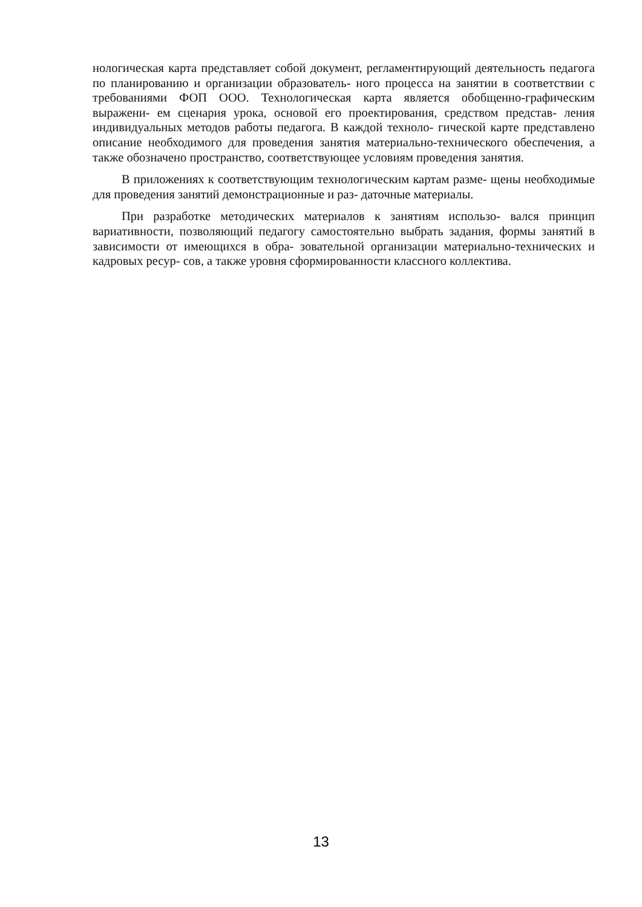нологическая карта представляет собой документ, регламентирующий деятельность педагога по планированию и организации образователь- ного процесса на занятии в соответствии с требованиями ФОП ООО. Технологическая карта является обобщенно-графическим выражени- ем сценария урока, основой его проектирования, средством представ- ления индивидуальных методов работы педагога. В каждой техноло- гической карте представлено описание необходимого для проведения занятия материально-технического обеспечения, а также обозначено пространство, соответствующее условиям проведения занятия.
В приложениях к соответствующим технологическим картам разме- щены необходимые для проведения занятий демонстрационные и раз- даточные материалы.
При разработке методических материалов к занятиям использо- вался принцип вариативности, позволяющий педагогу самостоятельно выбрать задания, формы занятий в зависимости от имеющихся в обра- зовательной организации материально-технических и кадровых ресур- сов, а также уровня сформированности классного коллектива.
13